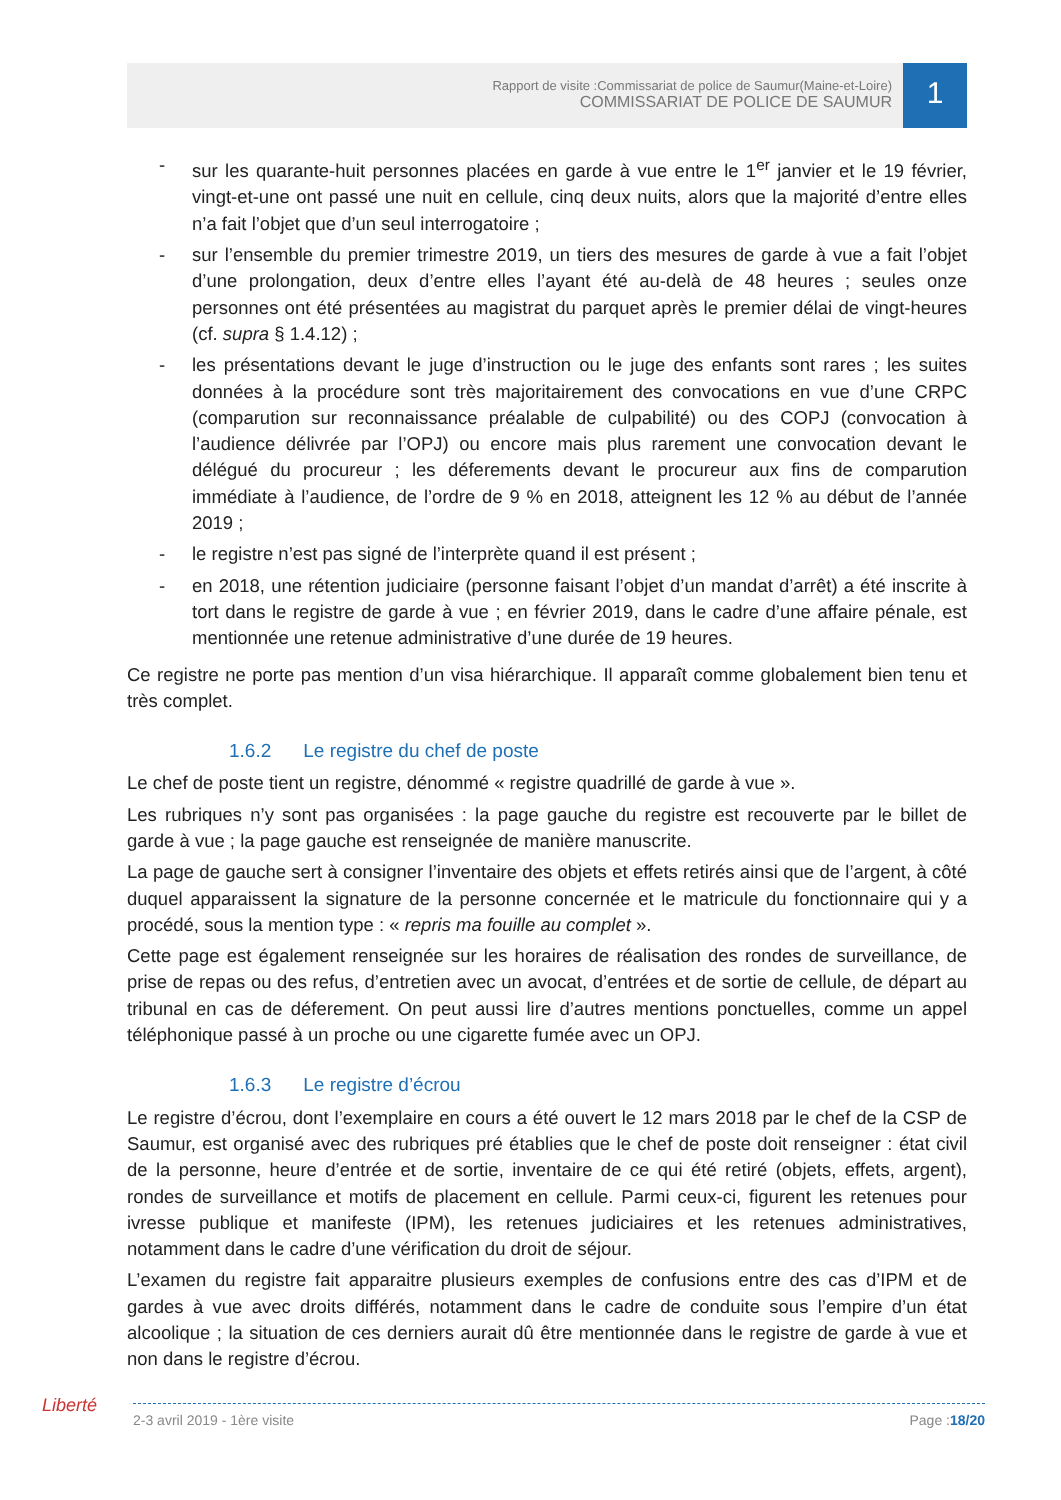Rapport de visite :Commissariat de police de Saumur(Maine-et-Loire)
COMMISSARIAT DE POLICE DE SAUMUR
1
- sur les quarante-huit personnes placées en garde à vue entre le 1<sup>er</sup> janvier et le 19 février, vingt-et-une ont passé une nuit en cellule, cinq deux nuits, alors que la majorité d’entre elles n’a fait l’objet que d’un seul interrogatoire ;
- sur l’ensemble du premier trimestre 2019, un tiers des mesures de garde à vue a fait l’objet d’une prolongation, deux d’entre elles l’ayant été au-delà de 48 heures ; seules onze personnes ont été présentées au magistrat du parquet après le premier délai de vingt-heures (cf. supra § 1.4.12) ;
- les présentations devant le juge d’instruction ou le juge des enfants sont rares ; les suites données à la procédure sont très majoritairement des convocations en vue d’une CRPC (comparution sur reconnaissance préalable de culpabilité) ou des COPJ (convocation à l’audience délivrée par l’OPJ) ou encore mais plus rarement une convocation devant le délégué du procureur ; les déferements devant le procureur aux fins de comparution immédiate à l’audience, de l’ordre de 9 % en 2018, atteignent les 12 % au début de l’année 2019 ;
- le registre n’est pas signé de l’interprète quand il est présent ;
- en 2018, une rétention judiciaire (personne faisant l’objet d’un mandat d’arrêt) a été inscrite à tort dans le registre de garde à vue ; en février 2019, dans le cadre d’une affaire pénale, est mentionnée une retenue administrative d’une durée de 19 heures.
Ce registre ne porte pas mention d’un visa hiérarchique. Il apparaît comme globalement bien tenu et très complet.
1.6.2 Le registre du chef de poste
Le chef de poste tient un registre, dénommé « registre quadrillé de garde à vue ».
Les rubriques n’y sont pas organisées : la page gauche du registre est recouverte par le billet de garde à vue ; la page gauche est renseignée de manière manuscrite.
La page de gauche sert à consigner l’inventaire des objets et effets retirés ainsi que de l’argent, à côté duquel apparaissent la signature de la personne concernée et le matricule du fonctionnaire qui y a procédé, sous la mention type : « repris ma fouille au complet ».
Cette page est également renseignée sur les horaires de réalisation des rondes de surveillance, de prise de repas ou des refus, d’entretien avec un avocat, d’entrées et de sortie de cellule, de départ au tribunal en cas de déferement. On peut aussi lire d’autres mentions ponctuelles, comme un appel téléphonique passé à un proche ou une cigarette fumée avec un OPJ.
1.6.3 Le registre d’écrou
Le registre d’écrou, dont l’exemplaire en cours a été ouvert le 12 mars 2018 par le chef de la CSP de Saumur, est organisé avec des rubriques pré établies que le chef de poste doit renseigner : état civil de la personne, heure d’entrée et de sortie, inventaire de ce qui été retiré (objets, effets, argent), rondes de surveillance et motifs de placement en cellule. Parmi ceux-ci, figurent les retenues pour ivresse publique et manifeste (IPM), les retenues judiciaires et les retenues administratives, notamment dans le cadre d’une vérification du droit de séjour.
L’examen du registre fait apparaitre plusieurs exemples de confusions entre des cas d’IPM et de gardes à vue avec droits différés, notamment dans le cadre de conduite sous l’empire d’un état alcoolique ; la situation de ces derniers aurait dû être mentionnée dans le registre de garde à vue et non dans le registre d’écrou.
Liberté 2-3 avril 2019 - 1ère visite Page :18/20